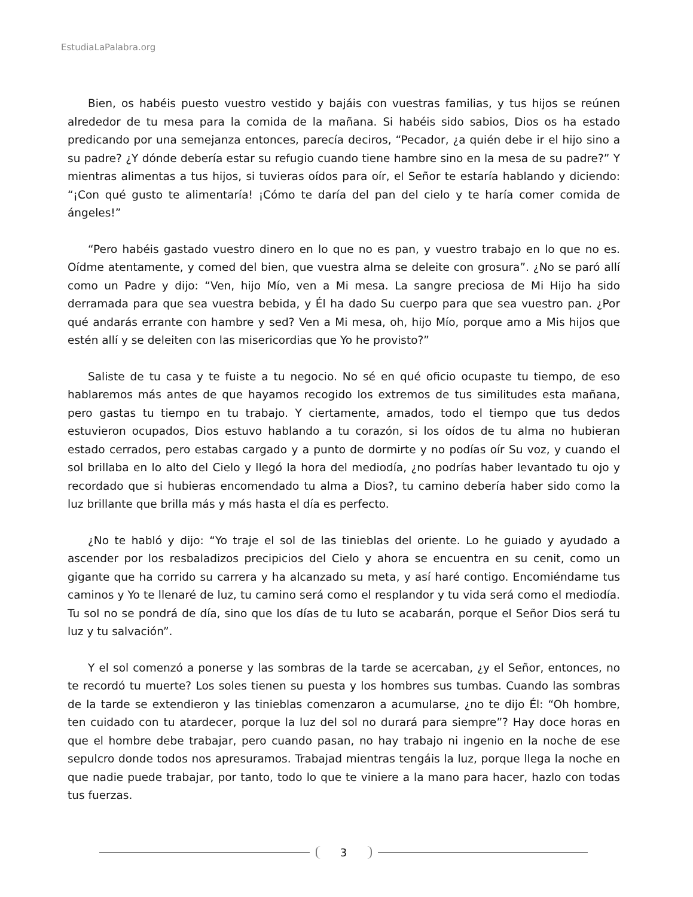EstudiaLaPalabra.org
Bien, os habéis puesto vuestro vestido y bajáis con vuestras familias, y tus hijos se reúnen alrededor de tu mesa para la comida de la mañana. Si habéis sido sabios, Dios os ha estado predicando por una semejanza entonces, parecía deciros, “Pecador, ¿a quién debe ir el hijo sino a su padre? ¿Y dónde debería estar su refugio cuando tiene hambre sino en la mesa de su padre?” Y mientras alimentas a tus hijos, si tuvieras oídos para oír, el Señor te estaría hablando y diciendo: “¡Con qué gusto te alimentaría! ¡Cómo te daría del pan del cielo y te haría comer comida de ángeles!”
“Pero habéis gastado vuestro dinero en lo que no es pan, y vuestro trabajo en lo que no es. Oídme atentamente, y comed del bien, que vuestra alma se deleite con grosura”. ¿No se paró allí como un Padre y dijo: “Ven, hijo Mío, ven a Mi mesa. La sangre preciosa de Mi Hijo ha sido derramada para que sea vuestra bebida, y Él ha dado Su cuerpo para que sea vuestro pan. ¿Por qué andarás errante con hambre y sed? Ven a Mi mesa, oh, hijo Mío, porque amo a Mis hijos que estén allí y se deleiten con las misericordias que Yo he provisto?”
Saliste de tu casa y te fuiste a tu negocio. No sé en qué oficio ocupaste tu tiempo, de eso hablaremos más antes de que hayamos recogido los extremos de tus similitudes esta mañana, pero gastas tu tiempo en tu trabajo. Y ciertamente, amados, todo el tiempo que tus dedos estuvieron ocupados, Dios estuvo hablando a tu corazón, si los oídos de tu alma no hubieran estado cerrados, pero estabas cargado y a punto de dormirte y no podías oír Su voz, y cuando el sol brillaba en lo alto del Cielo y llegó la hora del mediodía, ¿no podrías haber levantado tu ojo y recordado que si hubieras encomendado tu alma a Dios?, tu camino debería haber sido como la luz brillante que brilla más y más hasta el día es perfecto.
¿No te habló y dijo: “Yo traje el sol de las tinieblas del oriente. Lo he guiado y ayudado a ascender por los resbaladizos precipicios del Cielo y ahora se encuentra en su cenit, como un gigante que ha corrido su carrera y ha alcanzado su meta, y así haré contigo. Encomiéndame tus caminos y Yo te llenaré de luz, tu camino será como el resplandor y tu vida será como el mediodía. Tu sol no se pondrá de día, sino que los días de tu luto se acabarán, porque el Señor Dios será tu luz y tu salvación”.
Y el sol comenzó a ponerse y las sombras de la tarde se acercaban, ¿y el Señor, entonces, no te recordó tu muerte? Los soles tienen su puesta y los hombres sus tumbas. Cuando las sombras de la tarde se extendieron y las tinieblas comenzaron a acumularse, ¿no te dijo Él: “Oh hombre, ten cuidado con tu atardecer, porque la luz del sol no durará para siempre”? Hay doce horas en que el hombre debe trabajar, pero cuando pasan, no hay trabajo ni ingenio en la noche de ese sepulcro donde todos nos apresuramos. Trabajad mientras tengáis la luz, porque llega la noche en que nadie puede trabajar, por tanto, todo lo que te viniere a la mano para hacer, hazlo con todas tus fuerzas.
3